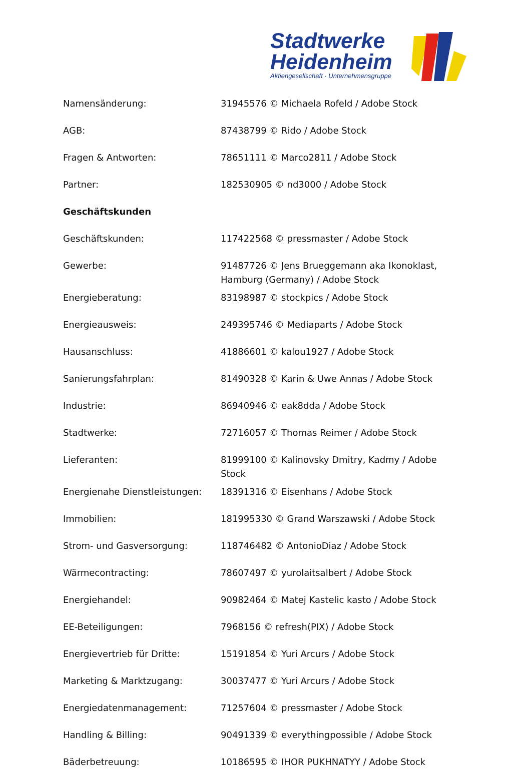Stadtwerke
Heidenheim
Aktiengesellschaft · Unternehmensgruppe
| Namensänderung: | 31945576 © Michaela Rofeld / Adobe Stock |
| AGB: | 87438799 © Rido / Adobe Stock |
| Fragen & Antworten: | 78651111 © Marco2811 / Adobe Stock |
| Partner: | 182530905 © nd3000 / Adobe Stock |
| Geschäftskunden | |
| Geschäftskunden: | 117422568 © pressmaster / Adobe Stock |
| Gewerbe: | 91487726 © Jens Brueggemann aka Ikonoklast, Hamburg (Germany) / Adobe Stock |
| Energieberatung: | 83198987 © stockpics / Adobe Stock |
| Energieausweis: | 249395746 © Mediaparts / Adobe Stock |
| Hausanschluss: | 41886601 © kalou1927 / Adobe Stock |
| Sanierungsfahrplan: | 81490328 © Karin & Uwe Annas / Adobe Stock |
| Industrie: | 86940946 © eak8dda / Adobe Stock |
| Stadtwerke: | 72716057 © Thomas Reimer / Adobe Stock |
| Lieferanten: | 81999100 © Kalinovsky Dmitry, Kadmy / Adobe Stock |
| Energienahe Dienstleistungen: | 18391316 © Eisenhans / Adobe Stock |
| Immobilien: | 181995330 © Grand Warszawski / Adobe Stock |
| Strom- und Gasversorgung: | 118746482 © AntonioDiaz / Adobe Stock |
| Wärmecontracting: | 78607497 © yurolaitsalbert / Adobe Stock |
| Energiehandel: | 90982464 © Matej Kastelic kasto / Adobe Stock |
| EE-Beteiligungen: | 7968156 © refresh(PIX) / Adobe Stock |
| Energievertrieb für Dritte: | 15191854 © Yuri Arcurs / Adobe Stock |
| Marketing & Marktzugang: | 30037477 © Yuri Arcurs / Adobe Stock |
| Energiedatenmanagement: | 71257604 © pressmaster / Adobe Stock |
| Handling & Billing: | 90491339 © everythingpossible / Adobe Stock |
| Bäderbetreuung: | 10186595 © IHOR PUKHNATYY / Adobe Stock |